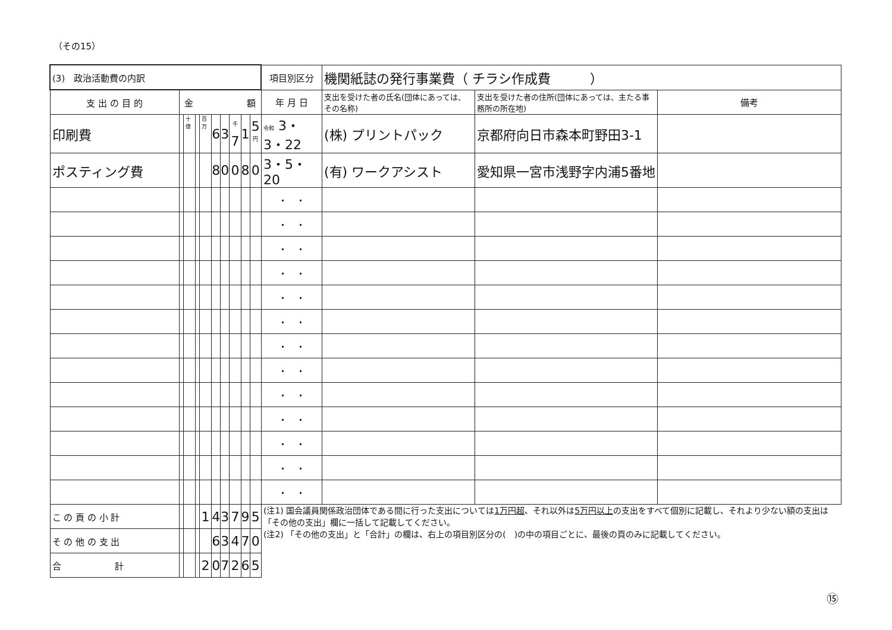（その15）
| (3) 政治活動費の内訳 | | | | | | | | | | 項目別区分 | 機関紙誌の発行事業費（ チラシ作成費 ） | | |
| 支 出 の 目 的 | 金 額 | | | | | | | | | 年 月 日 | 支出を受けた者の氏名(団体にあっては、その名称) | 支出を受けた者の住所(団体にあっては、主たる事務所の所在地) | 備考 |
| 印刷費 | | 十億 | | 百万 | 6 | 3 | <sup>千</sup>7 | 1 | 5<sup>円</sup> | 令和 3・3・22 | (株) プリントパック | 京都府向日市森本町野田3-1 | |
| ポスティング費 | | | | | 8 | 0 | 0 | 8 | 0 | 3・5・20 | (有) ワークアシスト | 愛知県一宮市浅野字内浦5番地 | |
| | | | | | | | | | | ・ ・ | | | |
| | | | | | | | | | | ・ ・ | | | |
| | | | | | | | | | | ・ ・ | | | |
| | | | | | | | | | | ・ ・ | | | |
| | | | | | | | | | | ・ ・ | | | |
| | | | | | | | | | | ・ ・ | | | |
| | | | | | | | | | | ・ ・ | | | |
| | | | | | | | | | | ・ ・ | | | |
| | | | | | | | | | | ・ ・ | | | |
| | | | | | | | | | | ・ ・ | | | |
| | | | | | | | | | | ・ ・ | | | |
| | | | | | | | | | | ・ ・ | | | |
| | | | | | | | | | | ・ ・ | | | |
| こ の 頁 の 小 計 | | | | 1 | 4 | 3 | 7 | 9 | 5 | (注1) 国会議員関係政治団体である間に行った支出については 1万円超 、それ以外は 5万円以上 の支出をすべて個別に記載し、それより少ない額の支出は「その他の支出」欄に一括して記載してください。 (注2) 「その他の支出」と「合計」の欄は、右上の項目別区分の( )の中の項目ごとに、最後の頁のみに記載してください。 | | | |
| そ の 他 の 支 出 | | | | | 6 | 3 | 4 | 7 | 0 | | | | |
| 合 計 | | | | 2 | 0 | 7 | 2 | 6 | 5 | | | | |
⑮